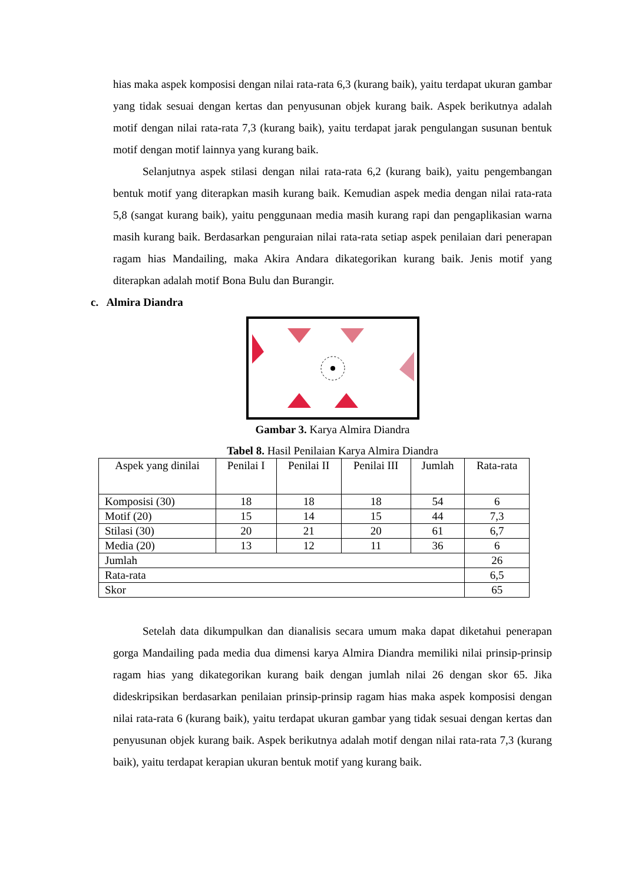hias maka aspek komposisi dengan nilai rata-rata 6,3 (kurang baik), yaitu terdapat ukuran gambar yang tidak sesuai dengan kertas dan penyusunan objek kurang baik. Aspek berikutnya adalah motif dengan nilai rata-rata 7,3 (kurang baik), yaitu terdapat jarak pengulangan susunan bentuk motif dengan motif lainnya yang kurang baik.
Selanjutnya aspek stilasi dengan nilai rata-rata 6,2 (kurang baik), yaitu pengembangan bentuk motif yang diterapkan masih kurang baik. Kemudian aspek media dengan nilai rata-rata 5,8 (sangat kurang baik), yaitu penggunaan media masih kurang rapi dan pengaplikasian warna masih kurang baik. Berdasarkan penguraian nilai rata-rata setiap aspek penilaian dari penerapan ragam hias Mandailing, maka Akira Andara dikategorikan kurang baik. Jenis motif yang diterapkan adalah motif Bona Bulu dan Burangir.
c. Almira Diandra
Gambar 3. Karya Almira Diandra
Tabel 8. Hasil Penilaian Karya Almira Diandra
| Aspek yang dinilai | Penilai I | Penilai II | Penilai III | Jumlah | Rata-rata |
| --- | --- | --- | --- | --- | --- |
| Komposisi (30) | 18 | 18 | 18 | 54 | 6 |
| Motif (20) | 15 | 14 | 15 | 44 | 7,3 |
| Stilasi (30) | 20 | 21 | 20 | 61 | 6,7 |
| Media (20) | 13 | 12 | 11 | 36 | 6 |
| Jumlah | | | | | 26 |
| Rata-rata | | | | | 6,5 |
| Skor | | | | | 65 |
Setelah data dikumpulkan dan dianalisis secara umum maka dapat diketahui penerapan gorga Mandailing pada media dua dimensi karya Almira Diandra memiliki nilai prinsip-prinsip ragam hias yang dikategorikan kurang baik dengan jumlah nilai 26 dengan skor 65. Jika dideskripsikan berdasarkan penilaian prinsip-prinsip ragam hias maka aspek komposisi dengan nilai rata-rata 6 (kurang baik), yaitu terdapat ukuran gambar yang tidak sesuai dengan kertas dan penyusunan objek kurang baik. Aspek berikutnya adalah motif dengan nilai rata-rata 7,3 (kurang baik), yaitu terdapat kerapian ukuran bentuk motif yang kurang baik.